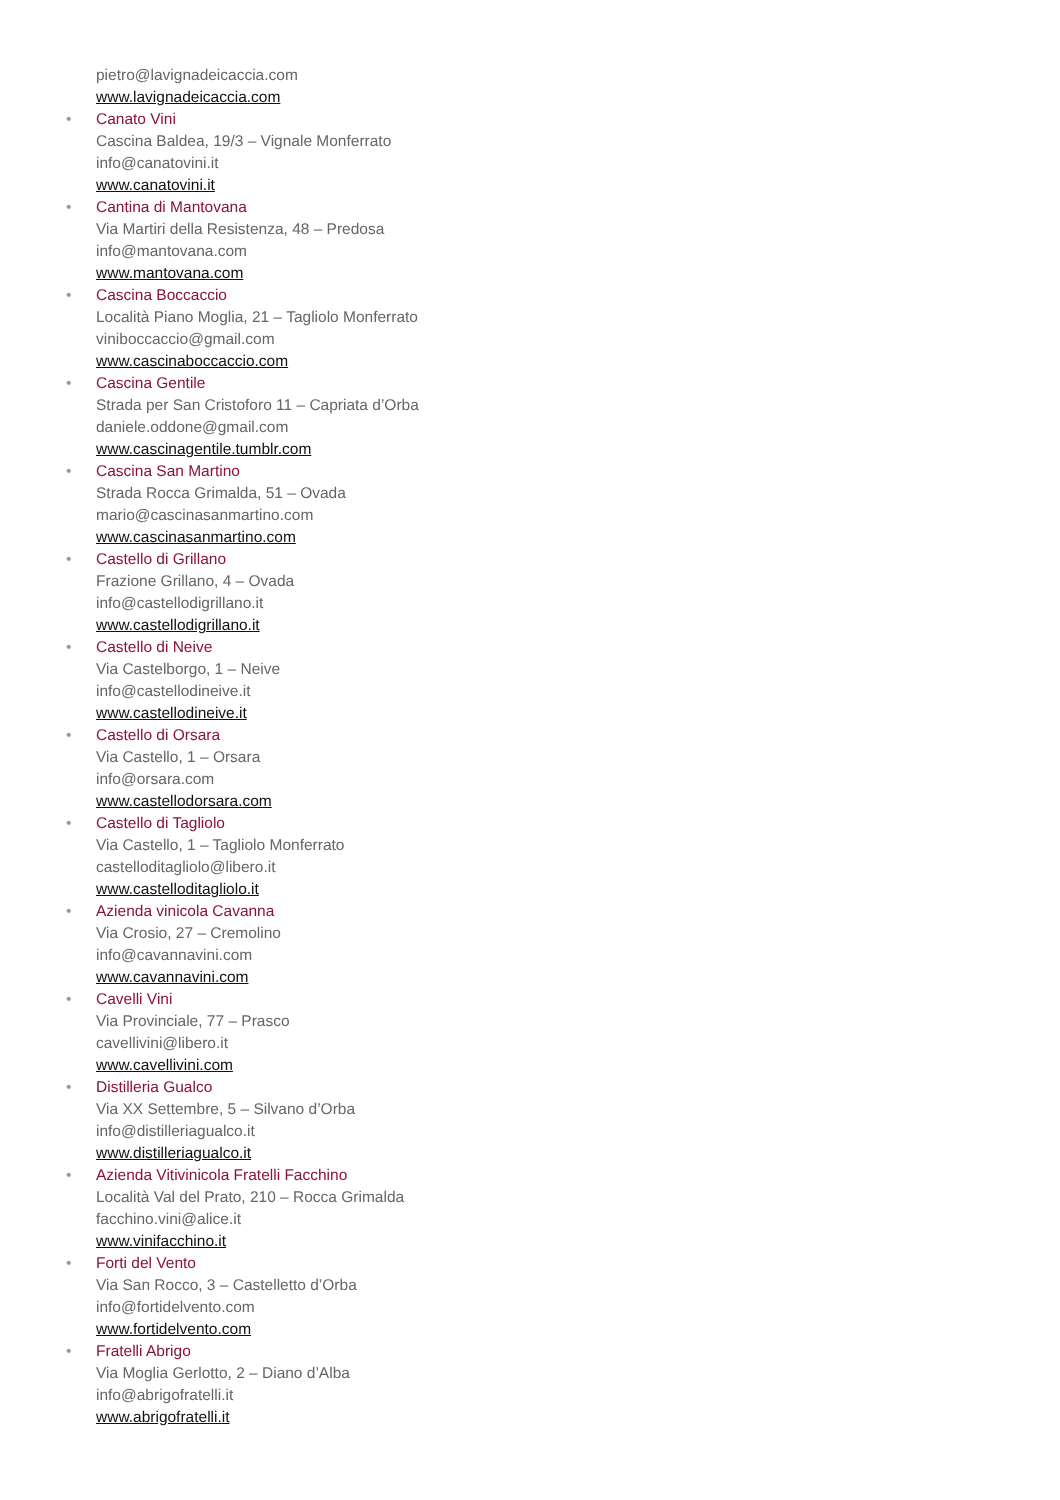pietro@lavignadeicaccia.com
www.lavignadeicaccia.com
•
Canato Vini
Cascina Baldea, 19/3 – Vignale Monferrato
info@canatovini.it
www.canatovini.it
•
Cantina di Mantovana
Via Martiri della Resistenza, 48 – Predosa
info@mantovana.com
www.mantovana.com
•
Cascina Boccaccio
Località Piano Moglia, 21 – Tagliolo Monferrato
viniboccaccio@gmail.com
www.cascinaboccaccio.com
•
Cascina Gentile
Strada per San Cristoforo 11 – Capriata d’Orba
daniele.oddone@gmail.com
www.cascinagentile.tumblr.com
•
Cascina San Martino
Strada Rocca Grimalda, 51 – Ovada
mario@cascinasanmartino.com
www.cascinasanmartino.com
•
Castello di Grillano
Frazione Grillano, 4 – Ovada
info@castellodigrillano.it
www.castellodigrillano.it
•
Castello di Neive
Via Castelborgo, 1 – Neive
info@castellodineive.it
www.castellodineive.it
•
Castello di Orsara
Via Castello, 1 – Orsara
info@orsara.com
www.castellodorsara.com
•
Castello di Tagliolo
Via Castello, 1 – Tagliolo Monferrato
castelloditagliolo@libero.it
www.castelloditagliolo.it
•
Azienda vinicola Cavanna
Via Crosio, 27 – Cremolino
info@cavannavini.com
www.cavannavini.com
•
Cavelli Vini
Via Provinciale, 77 – Prasco
cavellivini@libero.it
www.cavellivini.com
•
Distilleria Gualco
Via XX Settembre, 5 – Silvano d’Orba
info@distilleriagualco.it
www.distilleriagualco.it
•
Azienda Vitivinicola Fratelli Facchino
Località Val del Prato, 210 – Rocca Grimalda
facchino.vini@alice.it
www.vinifacchino.it
•
Forti del Vento
Via San Rocco, 3 – Castelletto d’Orba
info@fortidelvento.com
www.fortidelvento.com
•
Fratelli Abrigo
Via Moglia Gerlotto, 2 – Diano d’Alba
info@abrigofratelli.it
www.abrigofratelli.it